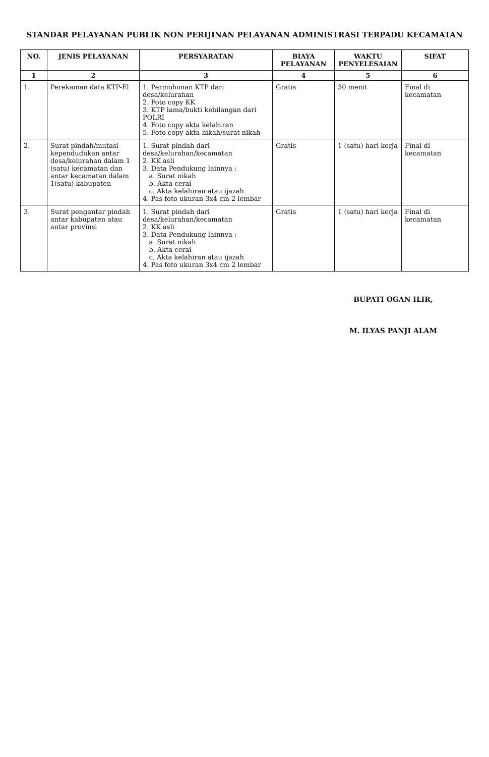STANDAR PELAYANAN PUBLIK NON PERIJINAN PELAYANAN ADMINISTRASI TERPADU KECAMATAN
| NO. | JENIS PELAYANAN | PERSYARATAN | BIAYA PELAYANAN | WAKTU PENYELESAIAN | SIFAT |
| --- | --- | --- | --- | --- | --- |
| 1 | 2 | 3 | 4 | 5 | 6 |
| 1. | Perekaman data KTP-El | 1. Permohonan KTP dari desa/kelurahan 2. Foto copy KK 3. KTP lama/bukti kehilangan dari POLRI 4. Foto copy akta kelahiran 5. Foto copy akta hikah/surat nikah | Gratis | 30 menit | Final di kecamatan |
| 2. | Surat pindah/mutasi kependudukan antar desa/kelurahan dalam 1 (satu) kecamatan dan antar kecamatan dalam 1(satu) kabupaten | 1. Surat pindah dari desa/kelurahan/kecamatan 2. KK asli 3. Data Pendukung lainnya : a. Surat nikah b. Akta cerai c. Akta kelahiran atau ijazah 4. Pas foto ukuran 3x4 cm 2 lembar | Gratis | 1 (satu) hari kerja | Final di kecamatan |
| 3. | Surat pengantar pindah antar kabupaten atau antar provinsi | 1. Surat pindah dari desa/kelurahan/kecamatan 2. KK asli 3. Data Pendukung lainnya : a. Surat nikah b. Akta cerai c. Akta kelahiran atau ijazah 4. Pas foto ukuran 3x4 cm 2 lembar | Gratis | 1 (satu) hari kerja | Final di kecamatan |
BUPATI OGAN ILIR,
M. ILYAS PANJI ALAM